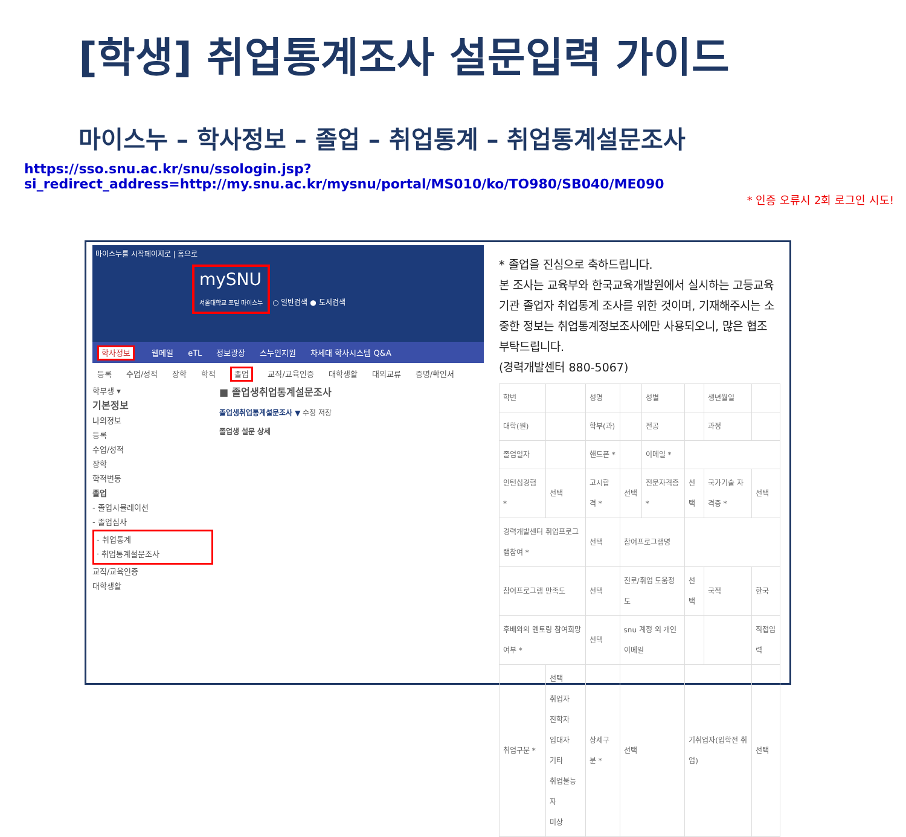[학생] 취업통계조사 설문입력 가이드
마이스누 – 학사정보 – 졸업 – 취업통계 – 취업통계설문조사
https://sso.snu.ac.kr/snu/ssologin.jsp?si_redirect_address=http://my.snu.ac.kr/mysnu/portal/MS010/ko/TO980/SB040/ME090
* 인증 오류시 2회 로그인 시도!
마이스누를 시작페이지로 | 홈으로
mySNU
서울대학교 포털 마이스누 ○ 일반검색 ● 도서검색
학사정보 웹메일 eTL 정보광장 스누인지원 차세대 학사시스템 Q&A
등록 수업/성적 장학 학적 졸업 교직/교육인증 대학생활 대외교류 증명/확인서
학부생 ▾
기본정보
나의정보
등록
수업/성적
장학
학적변동
졸업
- 졸업시뮬레이션
- 졸업심사
- 취업통계
· 취업통계설문조사
교직/교육인증
대학생활
■ 졸업생취업통계설문조사
졸업생취업통계설문조사 ▼ 수정 저장
졸업생 설문 상세
* 졸업을 진심으로 축하드립니다.
본 조사는 교육부와 한국교육개발원에서 실시하는 고등교육기관 졸업자 취업통계 조사를 위한 것이며, 기재해주시는 소중한 정보는 취업통계정보조사에만 사용되오니, 많은 협조 부탁드립니다.
(경력개발센터 880-5067)
| 학번 | | 성명 | | 성별 | | 생년월일 | |
| 대학(원) | | 학부(과) | | 전공 | | 과정 | |
| 졸업일자 | | 핸드폰 * | | 이메일 * | | | |
| 인턴십경험 * | 선택 | 고시합격 * | 선택 | 전문자격증 * | 선택 | 국가기술 자격증 * | 선택 |
| 경력개발센터 취업프로그램참여 * | | 선택 | 참여프로그램명 | | | | |
| 참여프로그램 만족도 | | 선택 | 진로/취업 도움정도 | | 선택 | 국적 | 한국 |
| 후배와의 멘토링 참여희망 여부 * | | 선택 | snu 계정 외 개인이메일 | | | | 직접입력 |
| 취업구분 * | 선택 취업자 진학자 입대자 기타 취업불능자 미상 | 상세구분 * | 선택 | | 기취업자(입학전 취업) | | 선택 |